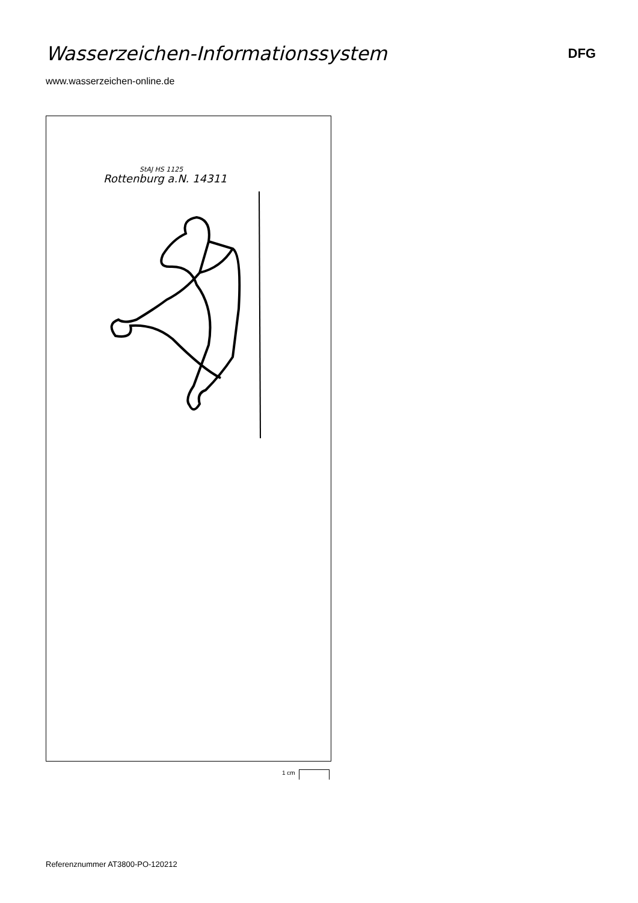Wasserzeichen-Informationssystem
DFG
www.wasserzeichen-online.de
Rottenburg a.N. 14311
StAJ HS 1125
1 cm
Referenznummer AT3800-PO-120212